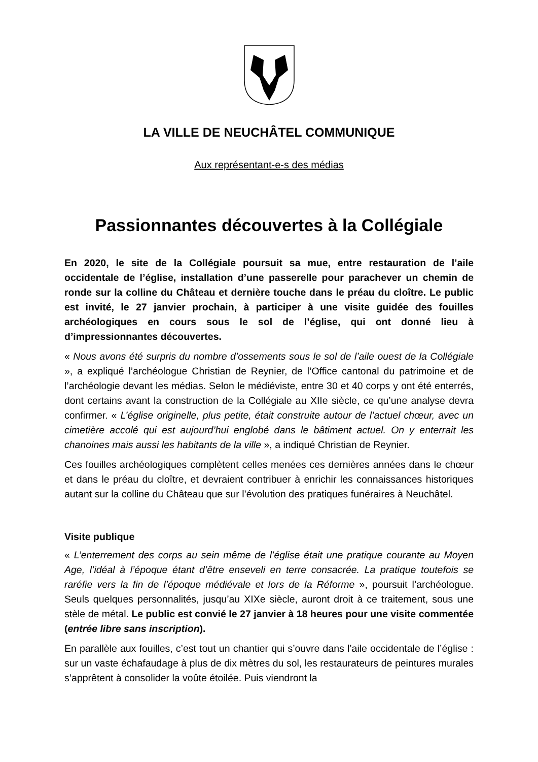LA VILLE DE NEUCHÂTEL COMMUNIQUE
Aux représentant-e-s des médias
Passionnantes découvertes à la Collégiale
En 2020, le site de la Collégiale poursuit sa mue, entre restauration de l’aile occidentale de l’église, installation d’une passerelle pour parachever un chemin de ronde sur la colline du Château et dernière touche dans le préau du cloître. Le public est invité, le 27 janvier prochain, à participer à une visite guidée des fouilles archéologiques en cours sous le sol de l’église, qui ont donné lieu à d’impressionnantes découvertes.
« Nous avons été surpris du nombre d’ossements sous le sol de l’aile ouest de la Collégiale », a expliqué l’archéologue Christian de Reynier, de l’Office cantonal du patrimoine et de l’archéologie devant les médias. Selon le médiéviste, entre 30 et 40 corps y ont été enterrés, dont certains avant la construction de la Collégiale au XIIe siècle, ce qu’une analyse devra confirmer. « L’église originelle, plus petite, était construite autour de l’actuel chœur, avec un cimetière accolé qui est aujourd’hui englobé dans le bâtiment actuel. On y enterrait les chanoines mais aussi les habitants de la ville », a indiqué Christian de Reynier.
Ces fouilles archéologiques complètent celles menées ces dernières années dans le chœur et dans le préau du cloître, et devraient contribuer à enrichir les connaissances historiques autant sur la colline du Château que sur l’évolution des pratiques funéraires à Neuchâtel.
Visite publique
« L’enterrement des corps au sein même de l’église était une pratique courante au Moyen Age, l’idéal à l’époque étant d’être enseveli en terre consacrée. La pratique toutefois se raréfie vers la fin de l’époque médiévale et lors de la Réforme », poursuit l’archéologue. Seuls quelques personnalités, jusqu’au XIXe siècle, auront droit à ce traitement, sous une stèle de métal. Le public est convié le 27 janvier à 18 heures pour une visite commentée (entrée libre sans inscription).
En parallèle aux fouilles, c’est tout un chantier qui s’ouvre dans l’aile occidentale de l’église : sur un vaste échafaudage à plus de dix mètres du sol, les restaurateurs de peintures murales s’apprêtent à consolider la voûte étoilée. Puis viendront la